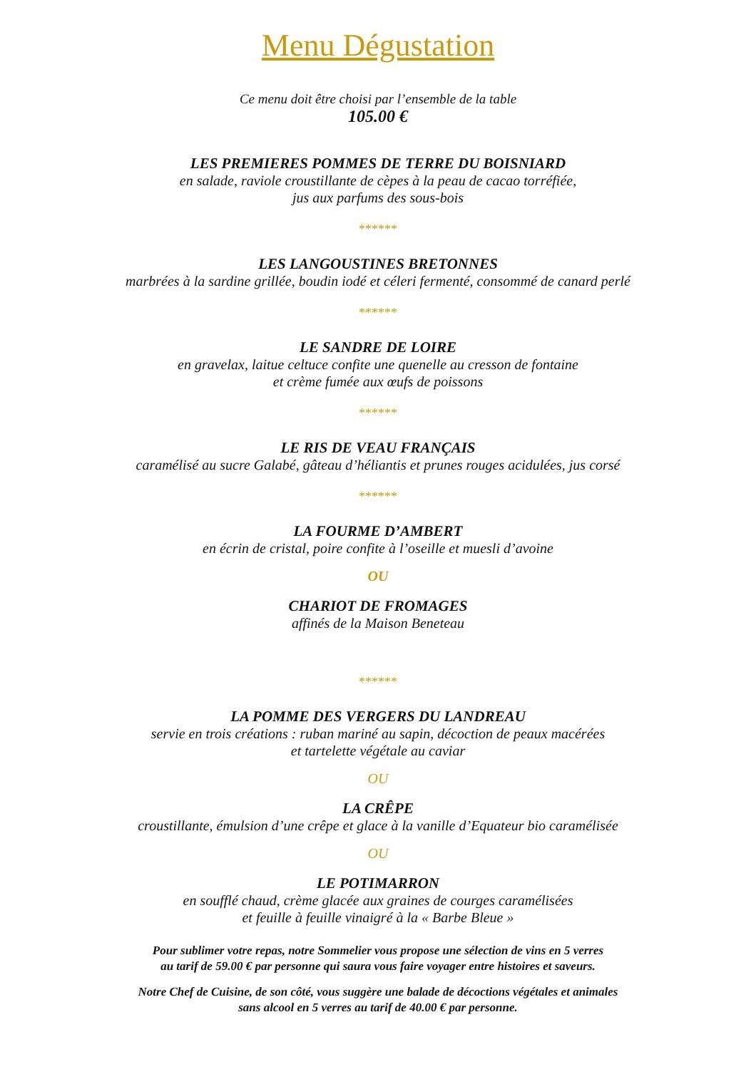Menu Dégustation
Ce menu doit être choisi par l’ensemble de la table
105.00 €
LES PREMIERES POMMES DE TERRE DU BOISNIARD
en salade, raviole croustillante de cèpes à la peau de cacao torréfiée,
jus aux parfums des sous-bois
******
LES LANGOUSTINES BRETONNES
marbrées à la sardine grillée, boudin iodé et céleri fermenté, consommé de canard perlé
******
LE SANDRE DE LOIRE
en gravelax, laitue celtuce confite une quenelle au cresson de fontaine
et crème fumée aux œufs de poissons
******
LE RIS DE VEAU FRANÇAIS
caramélisé au sucre Galabé, gâteau d’héliantis et prunes rouges acidulées, jus corsé
******
LA FOURME D’AMBERT
en écrin de cristal, poire confite à l’oseille et muesli d’avoine
OU
CHARIOT DE FROMAGES
affinés de la Maison Beneteau
******
LA POMME DES VERGERS DU LANDREAU
servie en trois créations : ruban mariné au sapin, décoction de peaux macérées
et tartelette végétale au caviar
OU
LA CRÊPE
croustillante, émulsion d’une crêpe et glace à la vanille d’Equateur bio caramélisée
OU
LE POTIMARRON
en soufflé chaud, crème glacée aux graines de courges caramélisées
et feuille à feuille vinaigré à la « Barbe Bleue »
Pour sublimer votre repas, notre Sommelier vous propose une sélection de vins en 5 verres
au tarif de 59.00 € par personne qui saura vous faire voyager entre histoires et saveurs.
Notre Chef de Cuisine, de son côté, vous suggère une balade de décoctions végétales et animales
sans alcool en 5 verres au tarif de 40.00 € par personne.